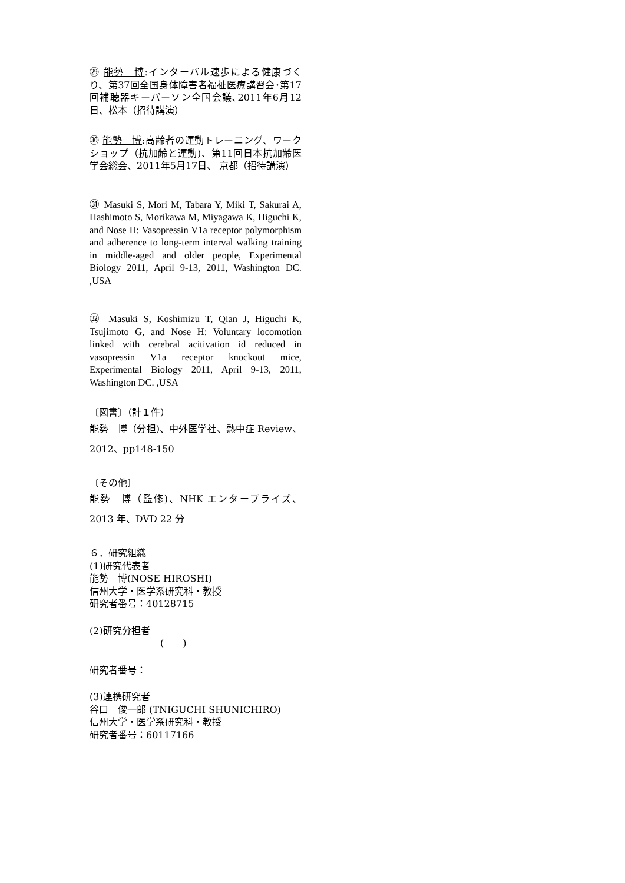㉙ 能勢　博:インターバル速歩による健康づくり、第37回全国身体障害者福祉医療講習会･第17回補聴器キーパーソン全国会議､2011年6月12日、松本（招待講演）
㉚ 能勢　博:高齢者の運動トレーニング、ワークショップ（抗加齢と運動)、第11回日本抗加齢医学会総会、2011年5月17日、 京都（招待講演）
㉛ Masuki S, Mori M, Tabara Y, Miki T, Sakurai A, Hashimoto S, Morikawa M, Miyagawa K, Higuchi K, and Nose H: Vasopressin V1a receptor polymorphism and adherence to long-term interval walking training in middle-aged and older people, Experimental Biology 2011, April 9-13, 2011, Washington DC. ,USA
㉜ Masuki S, Koshimizu T, Qian J, Higuchi K, Tsujimoto G, and Nose H: Voluntary locomotion linked with cerebral acitivation id reduced in vasopressin V1a receptor knockout mice, Experimental Biology 2011, April 9-13, 2011, Washington DC. ,USA
〔図書〕（計１件）
能勢　博（分担)、中外医学社、熱中症 Review、2012、pp148-150
〔その他〕
能勢　博（監修)、NHK エンタープライズ、2013 年、DVD 22 分
６．研究組織
(1)研究代表者
能勢　博(NOSE HIROSHI)
信州大学・医学系研究科・教授
研究者番号：40128715
(2)研究分担者
(　　)
研究者番号：
(3)連携研究者
谷口　俊一郎 (TNIGUCHI SHUNICHIRO)
信州大学・医学系研究科・教授
研究者番号：60117166